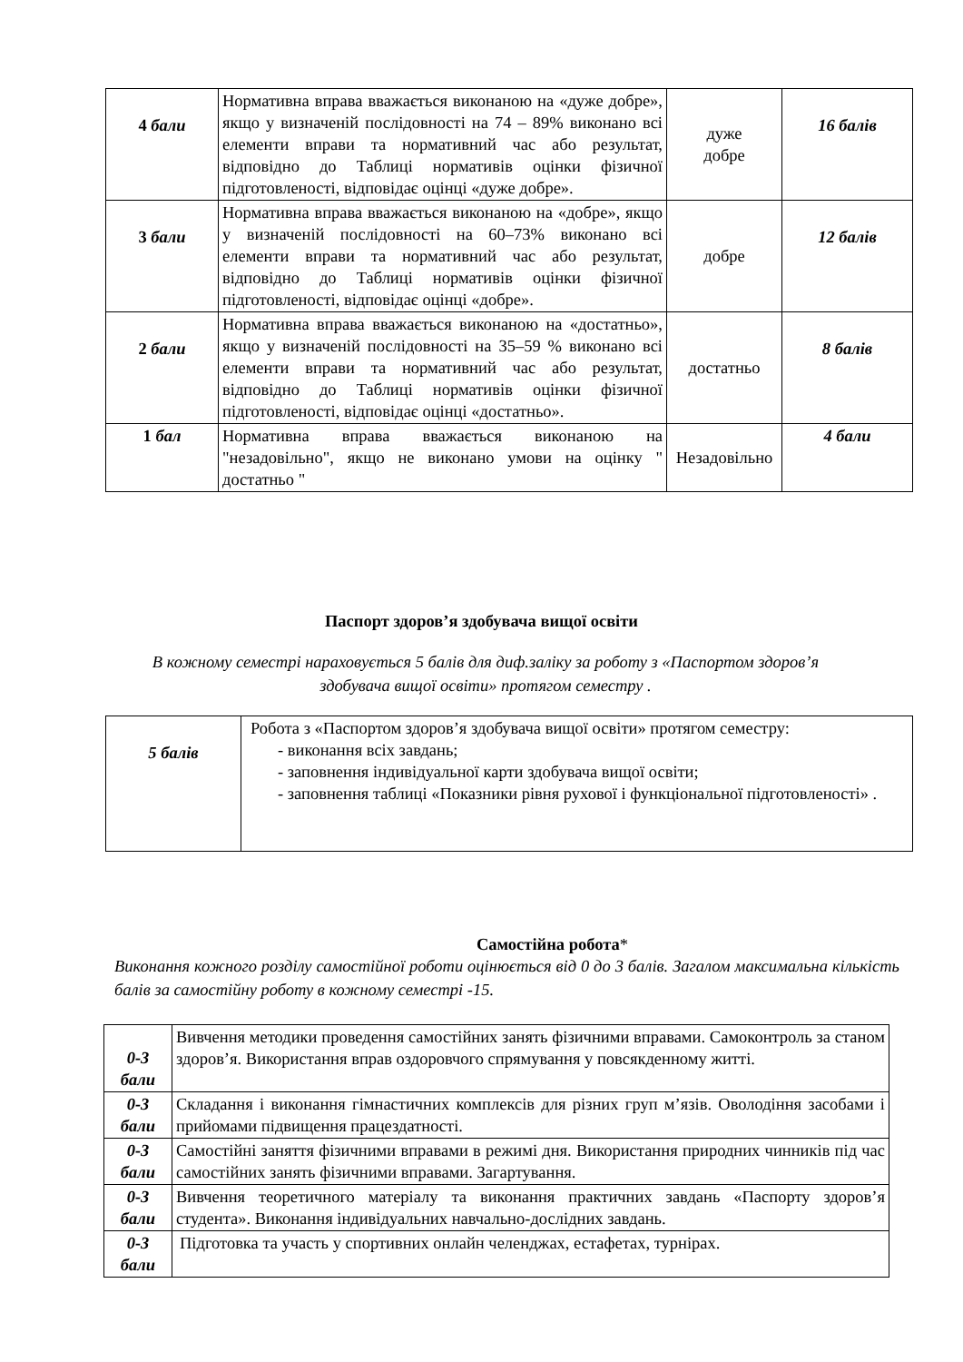| 4 бали | Нормативна вправа вважається виконаною на «дуже добре», якщо у визначеній послідовності на 74 – 89% виконано всі елементи вправи та нормативний час або результат, відповідно до Таблиці нормативів оцінки фізичної підготовленості, відповідає оцінці «дуже добре». | дуже добре | 16 балів |
| 3 бали | Нормативна вправа вважається виконаною на «добре», якщо у визначеній послідовності на 60–73% виконано всі елементи вправи та нормативний час або результат, відповідно до Таблиці нормативів оцінки фізичної підготовленості, відповідає оцінці «добре». | добре | 12 балів |
| 2 бали | Нормативна вправа вважається виконаною на «достатньо», якщо у визначеній послідовності на 35–59 % виконано всі елементи вправи та нормативний час або результат, відповідно до Таблиці нормативів оцінки фізичної підготовленості, відповідає оцінці «достатньо». | достатньо | 8 балів |
| 1 бал | Нормативна вправа вважається виконаною на "незадовільно", якщо не виконано умови на оцінку " достатньо " | Незадовільно | 4 бали |
Паспорт здоров’я здобувача вищої освіти
В кожному семестрі нараховується 5 балів для диф.заліку за роботу з «Паспортом здоров’я здобувача вищої освіти» протягом семестру .
| 5 балів | Робота з «Паспортом здоров’я здобувача вищої освіти» протягом семестру: - виконання всіх завдань; - заповнення індивідуальної карти здобувача вищої освіти; - заповнення таблиці «Показники рівня рухової і функціональної підготовленості» . |
Самостійна робота*
Виконання кожного розділу самостійної роботи оцінюється від 0 до 3 балів. Загалом максимальна кількість балів за самостійну роботу в кожному семестрі -15.
| 0-3 бали | Вивчення методики проведення самостійних занять фізичними вправами. Самоконтроль за станом здоров’я. Використання вправ оздоровчого спрямування у повсякденному житті. |
| 0-3 бали | Складання і виконання гімнастичних комплексів для різних груп м’язів. Оволодіння засобами і прийомами підвищення працездатності. |
| 0-3 бали | Самостійні заняття фізичними вправами в режимі дня. Використання природних чинників під час самостійних занять фізичними вправами. Загартування. |
| 0-3 бали | Вивчення теоретичного матеріалу та виконання практичних завдань «Паспорту здоров’я студента». Виконання індивідуальних навчально-дослідних завдань. |
| 0-3 бали | Підготовка та участь у спортивних онлайн челенджах, естафетах, турнірах. |